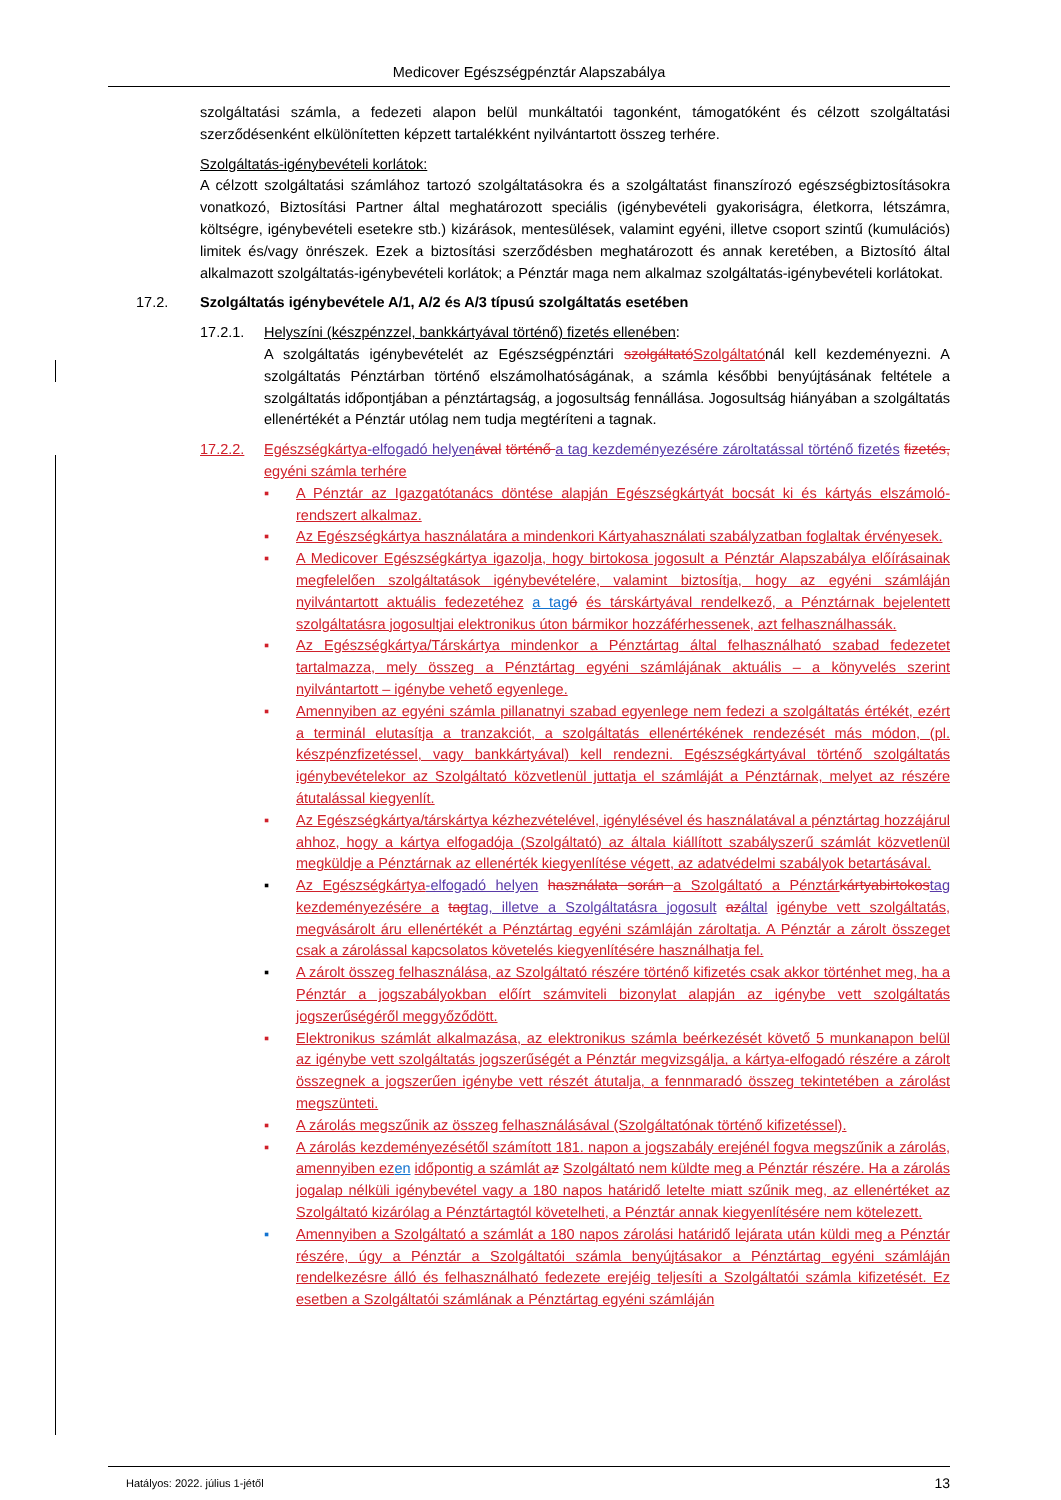Medicover Egészségpénztár Alapszabálya
szolgáltatási számla, a fedezeti alapon belül munkáltatói tagonként, támogatóként és célzott szolgáltatási szerződésenként elkülönítetten képzett tartalékként nyilvántartott összeg terhére.
Szolgáltatás-igénybevételi korlátok:
A célzott szolgáltatási számlához tartozó szolgáltatásokra és a szolgáltatást finanszírozó egészségbiztosításokra vonatkozó, Biztosítási Partner által meghatározott speciális (igénybevételi gyakoriságra, életkorra, létszámra, költségre, igénybevételi esetekre stb.) kizárások, mentesülések, valamint egyéni, illetve csoport szintű (kumulációs) limitek és/vagy önrészek. Ezek a biztosítási szerződésben meghatározott és annak keretében, a Biztosító által alkalmazott szolgáltatás-igénybevételi korlátok; a Pénztár maga nem alkalmaz szolgáltatás-igénybevételi korlátokat.
17.2. Szolgáltatás igénybevétele A/1, A/2 és A/3 típusú szolgáltatás esetében
17.2.1. Helyszíni (készpénzzel, bankkártyával történő) fizetés ellenében:
A szolgáltatás igénybevételét az Egészségpénztári szolgáltatóSzolgáltatónál kell kezdeményezni. A szolgáltatás Pénztárban történő elszámolhatóságának, a számla későbbi benyújtásának feltétele a szolgáltatás időpontjában a pénztártagság, a jogosultság fennállása. Jogosultság hiányában a szolgáltatás ellenértékét a Pénztár utólag nem tudja megtéríteni a tagnak.
17.2.2. Egészségkártya-elfogadó helyen ával történő a tag kezdeményezésére zároltatással történő fizetés fizetés, egyéni számla terhére
▪ A Pénztár az Igazgatótanács döntése alapján Egészségkártyát bocsát ki és kártyás elszámoló-rendszert alkalmaz.
▪ Az Egészségkártya használatára a mindenkori Kártyahasználati szabályzatban foglaltak érvényesek.
▪ A Medicover Egészségkártya igazolja, hogy birtokosa jogosult a Pénztár Alapszabálya előírásainak megfelelően szolgáltatások igénybevételére, valamint biztosítja, hogy az egyéni számláján nyilvántartott aktuális fedezetéhez a tag ó és társkártyával rendelkező, a Pénztárnak bejelentett szolgáltatásra jogosultjai elektronikus úton bármikor hozzáférhessenek, azt felhasználhassák.
▪ Az Egészségkártya/Társkártya mindenkor a Pénztártag által felhasználható szabad fedezetet tartalmazza, mely összeg a Pénztártag egyéni számlájának aktuális – a könyvelés szerint nyilvántartott – igénybe vehető egyenlege.
▪ Amennyiben az egyéni számla pillanatnyi szabad egyenlege nem fedezi a szolgáltatás értékét, ezért a terminál elutasítja a tranzakciót, a szolgáltatás ellenértékének rendezését más módon, (pl. készpénzfizetéssel, vagy bankkártyával) kell rendezni. Egészségkártyával történő szolgáltatás igénybevételekor az Szolgáltató közvetlenül juttatja el számláját a Pénztárnak, melyet az részére átutalással kiegyenlít.
▪ Az Egészségkártya/társkártya kézhezvételével, igénylésével és használatával a pénztártag hozzájárul ahhoz, hogy a kártya elfogadója (Szolgáltató) az általa kiállított szabályszerű számlát közvetlenül megküldje a Pénztárnak az ellenérték kiegyenlítése végett, az adatvédelmi szabályok betartásával.
▪ Az Egészségkártya-elfogadó helyen használata során a Szolgáltató a Pénztár kártyabirtokostag kezdeményezésére a tagtag, illetve a Szolgáltatásra jogosult azáltal igénybe vett szolgáltatás, megvásárolt áru ellenértékét a Pénztártag egyéni számláján zároltatja. A Pénztár a zárolt összeget csak a zárolással kapcsolatos követelés kiegyenlítésére használhatja fel.
▪ A zárolt összeg felhasználása, az Szolgáltató részére történő kifizetés csak akkor történhet meg, ha a Pénztár a jogszabályokban előírt számviteli bizonylat alapján az igénybe vett szolgáltatás jogszerűségéről meggyőződött.
▪ Elektronikus számlát alkalmazása, az elektronikus számla beérkezését követő 5 munkanapon belül az igénybe vett szolgáltatás jogszerűségét a Pénztár megvizsgálja, a kártya-elfogadó részére a zárolt összegnek a jogszerűen igénybe vett részét átutalja, a fennmaradó összeg tekintetében a zárolást megszünteti.
▪ A zárolás megszűnik az összeg felhasználásával (Szolgáltatónak történő kifizetéssel).
▪ A zárolás kezdeményezésétől számított 181. napon a jogszabály erejénél fogva megszűnik a zárolás, amennyiben ez en időpontig a számlát a z Szolgáltató nem küldte meg a Pénztár részére. Ha a zárolás jogalap nélküli igénybevétel vagy a 180 napos határidő letelte miatt szűnik meg, az ellenértéket az Szolgáltató kizárólag a Pénztártagtól követelheti, a Pénztár annak kiegyenlítésére nem kötelezett.
▪ Amennyiben a Szolgáltató a számlát a 180 napos zárolási határidő lejárata után küldi meg a Pénztár részére, úgy a Pénztár a Szolgáltatói számla benyújtásakor a Pénztártag egyéni számláján rendelkezésre álló és felhasználható fedezete erejéig teljesíti a Szolgáltatói számla kifizetését. Ez esetben a Szolgáltatói számlának a Pénztártag egyéni számláján
Hatályos: 2022. július 1-jétől 13